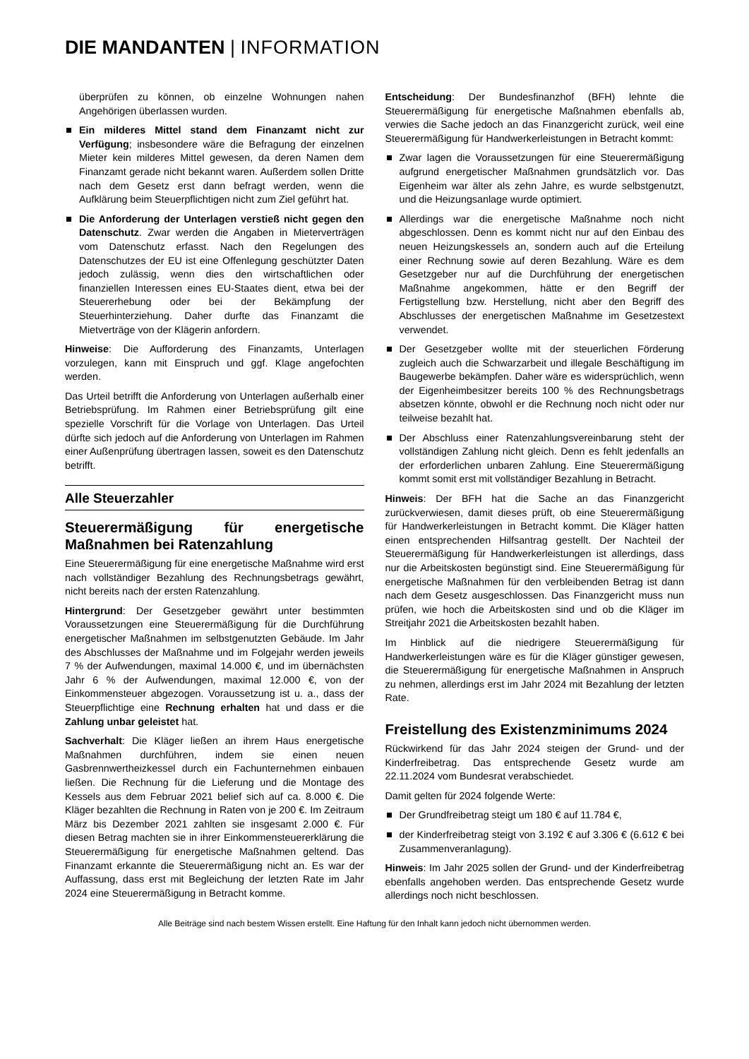DIE MANDANTEN | INFORMATION
überprüfen zu können, ob einzelne Wohnungen nahen Angehörigen überlassen wurden.
Ein milderes Mittel stand dem Finanzamt nicht zur Verfügung; insbesondere wäre die Befragung der einzelnen Mieter kein milderes Mittel gewesen, da deren Namen dem Finanzamt gerade nicht bekannt waren. Außerdem sollen Dritte nach dem Gesetz erst dann befragt werden, wenn die Aufklärung beim Steuerpflichtigen nicht zum Ziel geführt hat.
Die Anforderung der Unterlagen verstieß nicht gegen den Datenschutz. Zwar werden die Angaben in Mieterverträgen vom Datenschutz erfasst. Nach den Regelungen des Datenschutzes der EU ist eine Offenlegung geschützter Daten jedoch zulässig, wenn dies den wirtschaftlichen oder finanziellen Interessen eines EU-Staates dient, etwa bei der Steuererhebung oder bei der Bekämpfung der Steuerhinterziehung. Daher durfte das Finanzamt die Mietverträge von der Klägerin anfordern.
Hinweise: Die Aufforderung des Finanzamts, Unterlagen vorzulegen, kann mit Einspruch und ggf. Klage angefochten werden.
Das Urteil betrifft die Anforderung von Unterlagen außerhalb einer Betriebsprüfung. Im Rahmen einer Betriebsprüfung gilt eine spezielle Vorschrift für die Vorlage von Unterlagen. Das Urteil dürfte sich jedoch auf die Anforderung von Unterlagen im Rahmen einer Außenprüfung übertragen lassen, soweit es den Datenschutz betrifft.
Alle Steuerzahler
Steuerermäßigung für energetische Maßnahmen bei Ratenzahlung
Eine Steuerermäßigung für eine energetische Maßnahme wird erst nach vollständiger Bezahlung des Rechnungsbetrags gewährt, nicht bereits nach der ersten Ratenzahlung.
Hintergrund: Der Gesetzgeber gewährt unter bestimmten Voraussetzungen eine Steuerermäßigung für die Durchführung energetischer Maßnahmen im selbstgenutzten Gebäude. Im Jahr des Abschlusses der Maßnahme und im Folgejahr werden jeweils 7 % der Aufwendungen, maximal 14.000 €, und im übernächsten Jahr 6 % der Aufwendungen, maximal 12.000 €, von der Einkommensteuer abgezogen. Voraussetzung ist u. a., dass der Steuerpflichtige eine Rechnung erhalten hat und dass er die Zahlung unbar geleistet hat.
Sachverhalt: Die Kläger ließen an ihrem Haus energetische Maßnahmen durchführen, indem sie einen neuen Gasbrennwertheizkessel durch ein Fachunternehmen einbauen ließen. Die Rechnung für die Lieferung und die Montage des Kessels aus dem Februar 2021 belief sich auf ca. 8.000 €. Die Kläger bezahlten die Rechnung in Raten von je 200 €. Im Zeitraum März bis Dezember 2021 zahlten sie insgesamt 2.000 €. Für diesen Betrag machten sie in ihrer Einkommensteuererklärung die Steuerermäßigung für energetische Maßnahmen geltend. Das Finanzamt erkannte die Steuerermäßigung nicht an. Es war der Auffassung, dass erst mit Begleichung der letzten Rate im Jahr 2024 eine Steuerermäßigung in Betracht komme.
Entscheidung: Der Bundesfinanzhof (BFH) lehnte die Steuerermäßigung für energetische Maßnahmen ebenfalls ab, verwies die Sache jedoch an das Finanzgericht zurück, weil eine Steuerermäßigung für Handwerkerleistungen in Betracht kommt:
Zwar lagen die Voraussetzungen für eine Steuerermäßigung aufgrund energetischer Maßnahmen grundsätzlich vor. Das Eigenheim war älter als zehn Jahre, es wurde selbstgenutzt, und die Heizungsanlage wurde optimiert.
Allerdings war die energetische Maßnahme noch nicht abgeschlossen. Denn es kommt nicht nur auf den Einbau des neuen Heizungskessels an, sondern auch auf die Erteilung einer Rechnung sowie auf deren Bezahlung. Wäre es dem Gesetzgeber nur auf die Durchführung der energetischen Maßnahme angekommen, hätte er den Begriff der Fertigstellung bzw. Herstellung, nicht aber den Begriff des Abschlusses der energetischen Maßnahme im Gesetzestext verwendet.
Der Gesetzgeber wollte mit der steuerlichen Förderung zugleich auch die Schwarzarbeit und illegale Beschäftigung im Baugewerbe bekämpfen. Daher wäre es widersprüchlich, wenn der Eigenheimbesitzer bereits 100 % des Rechnungsbetrags absetzen könnte, obwohl er die Rechnung noch nicht oder nur teilweise bezahlt hat.
Der Abschluss einer Ratenzahlungsvereinbarung steht der vollständigen Zahlung nicht gleich. Denn es fehlt jedenfalls an der erforderlichen unbaren Zahlung. Eine Steuerermäßigung kommt somit erst mit vollständiger Bezahlung in Betracht.
Hinweis: Der BFH hat die Sache an das Finanzgericht zurückverwiesen, damit dieses prüft, ob eine Steuerermäßigung für Handwerkerleistungen in Betracht kommt. Die Kläger hatten einen entsprechenden Hilfsantrag gestellt. Der Nachteil der Steuerermäßigung für Handwerkerleistungen ist allerdings, dass nur die Arbeitskosten begünstigt sind. Eine Steuerermäßigung für energetische Maßnahmen für den verbleibenden Betrag ist dann nach dem Gesetz ausgeschlossen. Das Finanzgericht muss nun prüfen, wie hoch die Arbeitskosten sind und ob die Kläger im Streitjahr 2021 die Arbeitskosten bezahlt haben.
Im Hinblick auf die niedrigere Steuerermäßigung für Handwerkerleistungen wäre es für die Kläger günstiger gewesen, die Steuerermäßigung für energetische Maßnahmen in Anspruch zu nehmen, allerdings erst im Jahr 2024 mit Bezahlung der letzten Rate.
Freistellung des Existenzminimums 2024
Rückwirkend für das Jahr 2024 steigen der Grund- und der Kinderfreibetrag. Das entsprechende Gesetz wurde am 22.11.2024 vom Bundesrat verabschiedet.
Damit gelten für 2024 folgende Werte:
Der Grundfreibetrag steigt um 180 € auf 11.784 €,
der Kinderfreibetrag steigt von 3.192 € auf 3.306 € (6.612 € bei Zusammenveranlagung).
Hinweis: Im Jahr 2025 sollen der Grund- und der Kinderfreibetrag ebenfalls angehoben werden. Das entsprechende Gesetz wurde allerdings noch nicht beschlossen.
Alle Beiträge sind nach bestem Wissen erstellt. Eine Haftung für den Inhalt kann jedoch nicht übernommen werden.